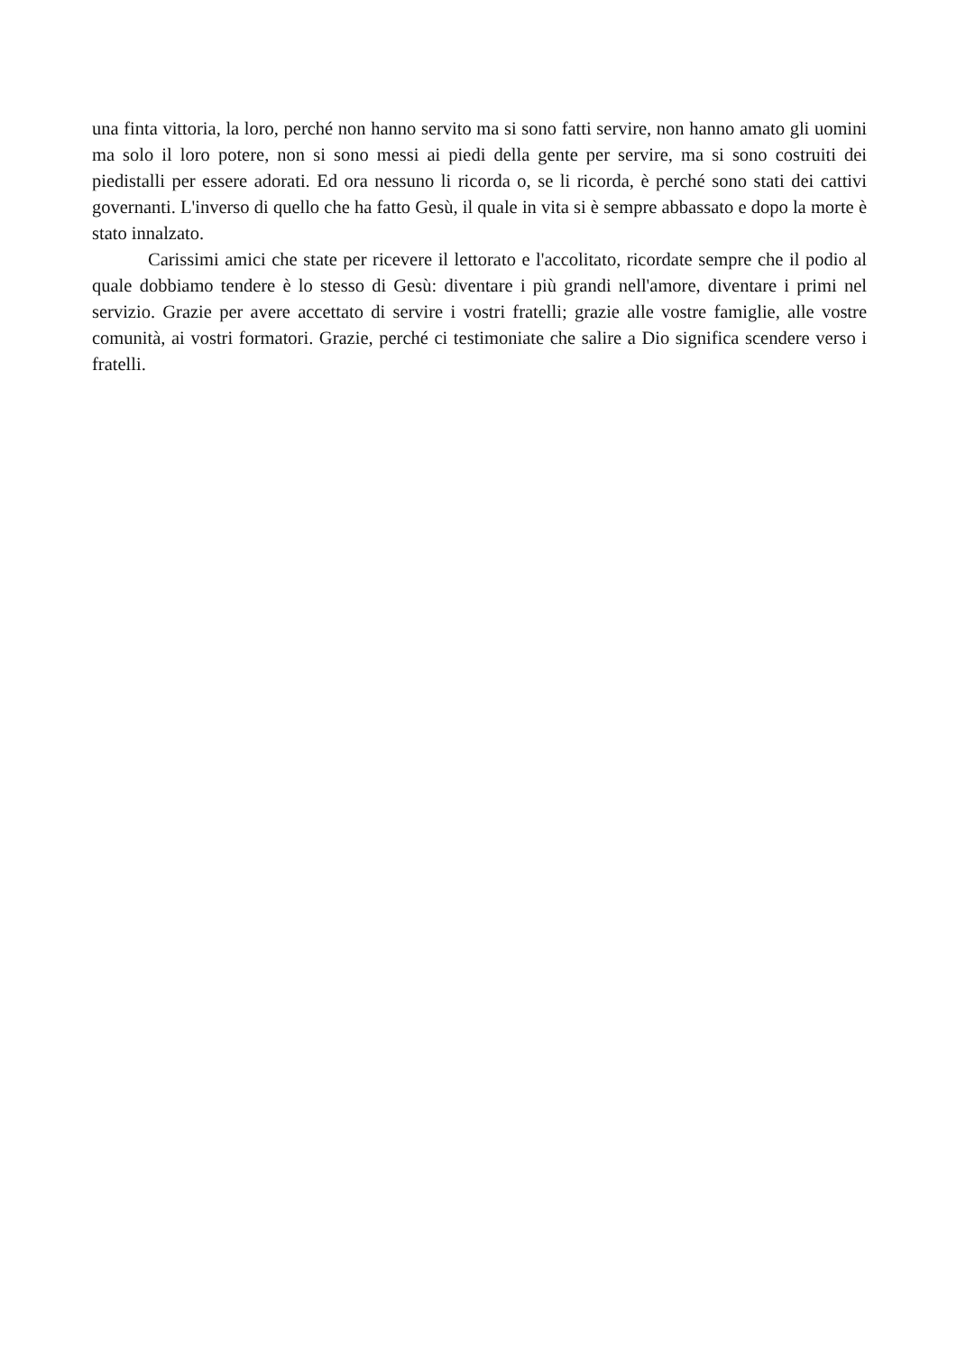una finta vittoria, la loro, perché non hanno servito ma si sono fatti servire, non hanno amato gli uomini ma solo il loro potere, non si sono messi ai piedi della gente per servire, ma si sono costruiti dei piedistalli per essere adorati. Ed ora nessuno li ricorda o, se li ricorda, è perché sono stati dei cattivi governanti. L'inverso di quello che ha fatto Gesù, il quale in vita si è sempre abbassato e dopo la morte è stato innalzato.
Carissimi amici che state per ricevere il lettorato e l'accolitato, ricordate sempre che il podio al quale dobbiamo tendere è lo stesso di Gesù: diventare i più grandi nell'amore, diventare i primi nel servizio. Grazie per avere accettato di servire i vostri fratelli; grazie alle vostre famiglie, alle vostre comunità, ai vostri formatori. Grazie, perché ci testimoniate che salire a Dio significa scendere verso i fratelli.